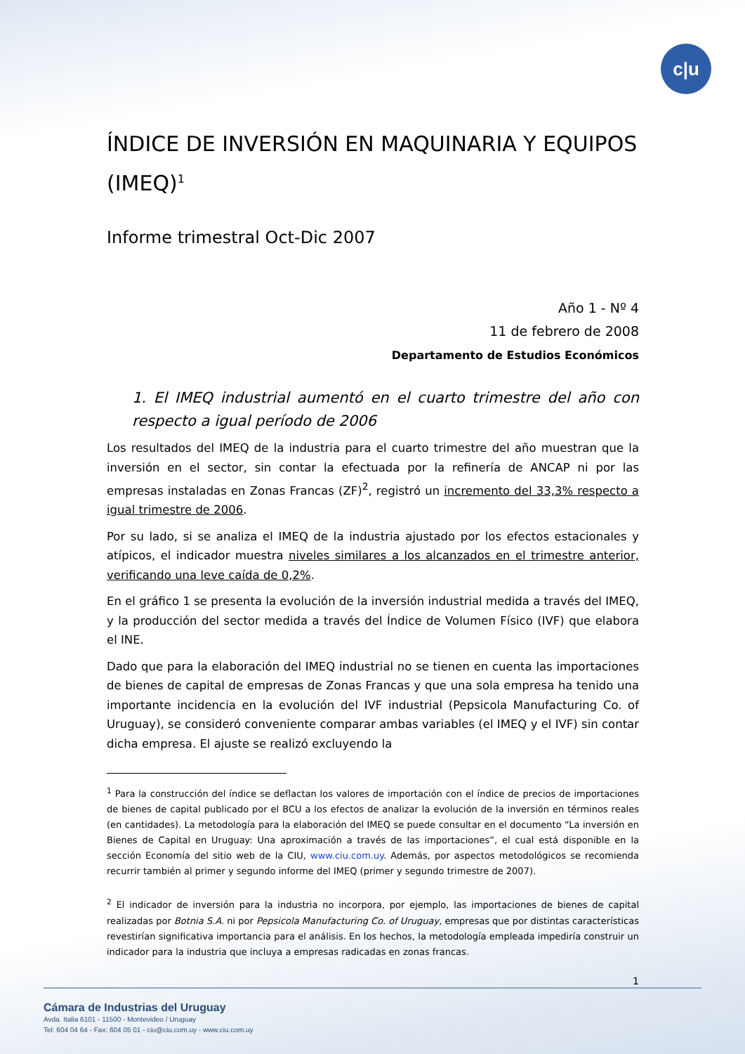c|u
ÍNDICE DE INVERSIÓN EN MAQUINARIA Y EQUIPOS (IMEQ)<sup>1</sup>
Informe trimestral Oct-Dic 2007
Año 1 - Nº 4
11 de febrero de 2008
Departamento de Estudios Económicos
1. El IMEQ industrial aumentó en el cuarto trimestre del año con respecto a igual período de 2006
Los resultados del IMEQ de la industria para el cuarto trimestre del año muestran que la inversión en el sector, sin contar la efectuada por la refinería de ANCAP ni por las empresas instaladas en Zonas Francas (ZF)<sup>2</sup>, registró un incremento del 33,3% respecto a igual trimestre de 2006.
Por su lado, si se analiza el IMEQ de la industria ajustado por los efectos estacionales y atípicos, el indicador muestra niveles similares a los alcanzados en el trimestre anterior, verificando una leve caída de 0,2%.
En el gráfico 1 se presenta la evolución de la inversión industrial medida a través del IMEQ, y la producción del sector medida a través del Índice de Volumen Físico (IVF) que elabora el INE.
Dado que para la elaboración del IMEQ industrial no se tienen en cuenta las importaciones de bienes de capital de empresas de Zonas Francas y que una sola empresa ha tenido una importante incidencia en la evolución del IVF industrial (Pepsicola Manufacturing Co. of Uruguay), se consideró conveniente comparar ambas variables (el IMEQ y el IVF) sin contar dicha empresa. El ajuste se realizó excluyendo la
<sup>1</sup> Para la construcción del índice se deflactan los valores de importación con el índice de precios de importaciones de bienes de capital publicado por el BCU a los efectos de analizar la evolución de la inversión en términos reales (en cantidades). La metodología para la elaboración del IMEQ se puede consultar en el documento “La inversión en Bienes de Capital en Uruguay: Una aproximación a través de las importaciones”, el cual está disponible en la sección Economía del sitio web de la CIU, www.ciu.com.uy. Además, por aspectos metodológicos se recomienda recurrir también al primer y segundo informe del IMEQ (primer y segundo trimestre de 2007).
<sup>2</sup> El indicador de inversión para la industria no incorpora, por ejemplo, las importaciones de bienes de capital realizadas por Botnia S.A. ni por Pepsicola Manufacturing Co. of Uruguay, empresas que por distintas características revestirían significativa importancia para el análisis. En los hechos, la metodología empleada impediría construir un indicador para la industria que incluya a empresas radicadas en zonas francas.
1
Cámara de Industrias del Uruguay
Avda. Italia 6101 - 11500 - Montevideo / Uruguay
Tel: 604 04 64 - Fax: 604 05 01 - ciu@ciu.com.uy - www.ciu.com.uy